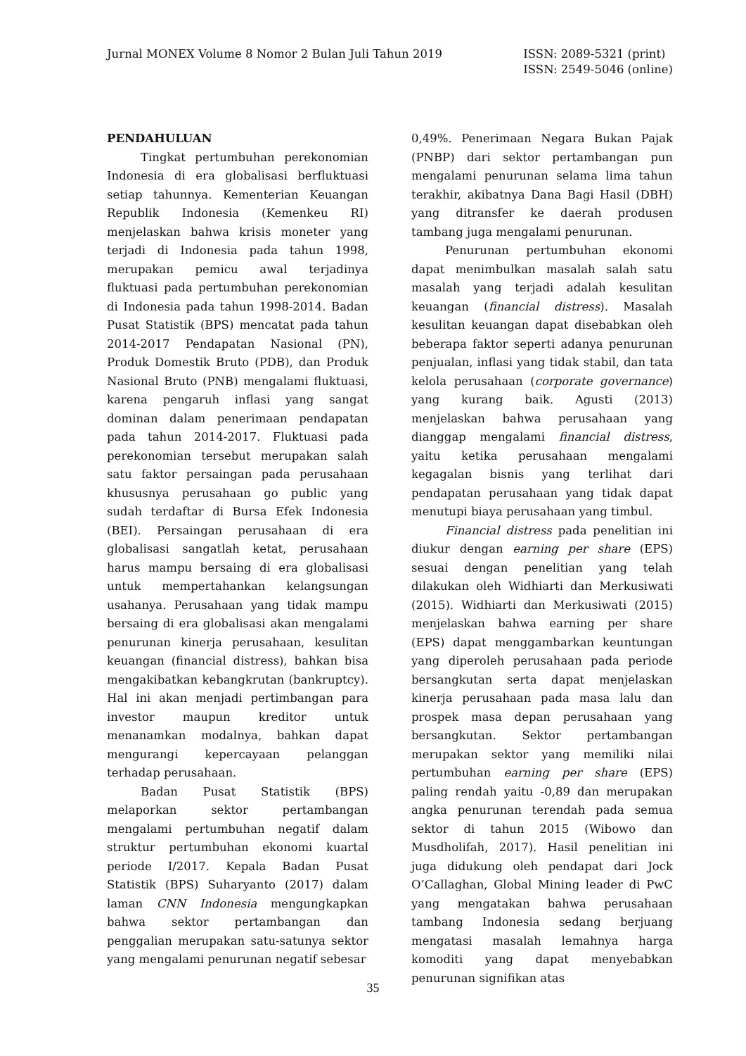Jurnal MONEX Volume 8 Nomor 2 Bulan Juli Tahun 2019
ISSN: 2089-5321 (print)
ISSN: 2549-5046 (online)
PENDAHULUAN
Tingkat pertumbuhan perekonomian Indonesia di era globalisasi berfluktuasi setiap tahunnya. Kementerian Keuangan Republik Indonesia (Kemenkeu RI) menjelaskan bahwa krisis moneter yang terjadi di Indonesia pada tahun 1998, merupakan pemicu awal terjadinya fluktuasi pada pertumbuhan perekonomian di Indonesia pada tahun 1998-2014. Badan Pusat Statistik (BPS) mencatat pada tahun 2014-2017 Pendapatan Nasional (PN), Produk Domestik Bruto (PDB), dan Produk Nasional Bruto (PNB) mengalami fluktuasi, karena pengaruh inflasi yang sangat dominan dalam penerimaan pendapatan pada tahun 2014-2017. Fluktuasi pada perekonomian tersebut merupakan salah satu faktor persaingan pada perusahaan khususnya perusahaan go public yang sudah terdaftar di Bursa Efek Indonesia (BEI). Persaingan perusahaan di era globalisasi sangatlah ketat, perusahaan harus mampu bersaing di era globalisasi untuk mempertahankan kelangsungan usahanya. Perusahaan yang tidak mampu bersaing di era globalisasi akan mengalami penurunan kinerja perusahaan, kesulitan keuangan (financial distress), bahkan bisa mengakibatkan kebangkrutan (bankruptcy). Hal ini akan menjadi pertimbangan para investor maupun kreditor untuk menanamkan modalnya, bahkan dapat mengurangi kepercayaan pelanggan terhadap perusahaan.
Badan Pusat Statistik (BPS) melaporkan sektor pertambangan mengalami pertumbuhan negatif dalam struktur pertumbuhan ekonomi kuartal periode I/2017. Kepala Badan Pusat Statistik (BPS) Suharyanto (2017) dalam laman CNN Indonesia mengungkapkan bahwa sektor pertambangan dan penggalian merupakan satu-satunya sektor yang mengalami penurunan negatif sebesar
0,49%. Penerimaan Negara Bukan Pajak (PNBP) dari sektor pertambangan pun mengalami penurunan selama lima tahun terakhir, akibatnya Dana Bagi Hasil (DBH) yang ditransfer ke daerah produsen tambang juga mengalami penurunan.
Penurunan pertumbuhan ekonomi dapat menimbulkan masalah salah satu masalah yang terjadi adalah kesulitan keuangan (financial distress). Masalah kesulitan keuangan dapat disebabkan oleh beberapa faktor seperti adanya penurunan penjualan, inflasi yang tidak stabil, dan tata kelola perusahaan (corporate governance) yang kurang baik. Agusti (2013) menjelaskan bahwa perusahaan yang dianggap mengalami financial distress, yaitu ketika perusahaan mengalami kegagalan bisnis yang terlihat dari pendapatan perusahaan yang tidak dapat menutupi biaya perusahaan yang timbul.
Financial distress pada penelitian ini diukur dengan earning per share (EPS) sesuai dengan penelitian yang telah dilakukan oleh Widhiarti dan Merkusiwati (2015). Widhiarti dan Merkusiwati (2015) menjelaskan bahwa earning per share (EPS) dapat menggambarkan keuntungan yang diperoleh perusahaan pada periode bersangkutan serta dapat menjelaskan kinerja perusahaan pada masa lalu dan prospek masa depan perusahaan yang bersangkutan. Sektor pertambangan merupakan sektor yang memiliki nilai pertumbuhan earning per share (EPS) paling rendah yaitu -0,89 dan merupakan angka penurunan terendah pada semua sektor di tahun 2015 (Wibowo dan Musdholifah, 2017). Hasil penelitian ini juga didukung oleh pendapat dari Jock O’Callaghan, Global Mining leader di PwC yang mengatakan bahwa perusahaan tambang Indonesia sedang berjuang mengatasi masalah lemahnya harga komoditi yang dapat menyebabkan penurunan signifikan atas
35